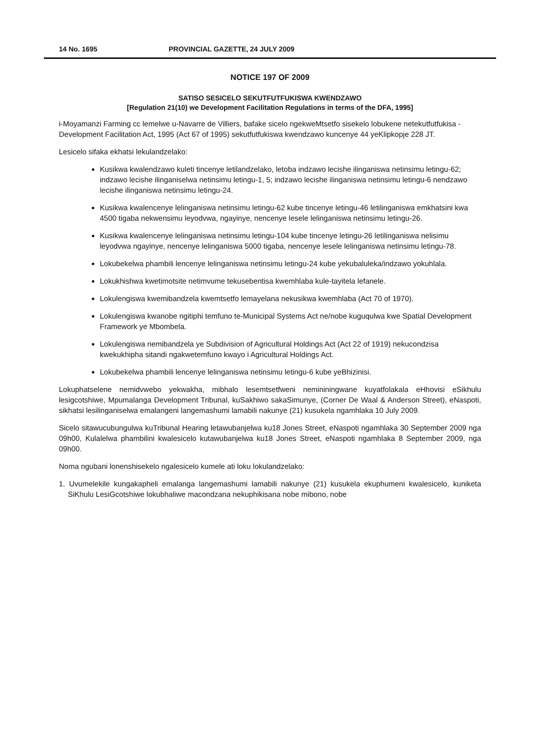14 No. 1695 PROVINCIAL GAZETTE, 24 JULY 2009
NOTICE 197 OF 2009
SATISO SESICELO SEKUTFUTFUKISWA KWENDZAWO
[Regulation 21(10) we Development Facilitation Regulations in terms of the DFA, 1995]
i-Moyamanzi Farming cc lemelwe u-Navarre de Villiers, bafake sicelo ngekweMtsetfo sisekelo lobukene netekutfutfukisa -Development Facilitation Act, 1995 (Act 67 of 1995) sekutfutfukiswa kwendzawo kuncenye 44 yeKlipkopje 228 JT.
Lesicelo sifaka ekhatsi lekulandzelako:
Kusikwa kwalendzawo kuleti tincenye letilandzelako, letoba indzawo lecishe ilinganiswa netinsimu letingu-62; indzawo lecishe ilinganiselwa netinsimu letingu-1, 5; indzawo lecishe ilinganiswa netinsimu letingu-6 nendzawo lecishe ilinganiswa netinsimu letingu-24.
Kusikwa kwalencenye lelinganiswa netinsimu letingu-62 kube tincenye letingu-46 letilinganiswa emkhatsini kwa 4500 tigaba nekwensimu leyodvwa, ngayinye, nencenye lesele lelinganiswa netinsimu letingu-26.
Kusikwa kwalencenye lelinganiswa netinsimu letingu-104 kube tincenye letingu-26 letilinganiswa nelisimu leyodvwa ngayinye, nencenye lelinganiswa 5000 tigaba, nencenye lesele lelinganiswa netinsimu letingu-78.
Lokubekelwa phambili lencenye lelinganiswa netinsimu letingu-24 kube yekubaluleka/indzawo yokuhlala.
Lokukhishwa kwetimotsite netimvume tekusebentisa kwemhlaba kule-tayitela lefanele.
Lokulengiswa kwemibandzela kwemtsetfo lemayelana nekusikwa kwemhlaba (Act 70 of 1970).
Lokulengiswa kwanobe ngitiphi temfuno te-Municipal Systems Act ne/nobe kuguqulwa kwe Spatial Development Framework ye Mbombela.
Lokulengiswa nemibandzela ye Subdivision of Agricultural Holdings Act (Act 22 of 1919) nekucondzisa kwekukhipha sitandi ngakwetemfuno kwayo i Agricultural Holdings Act.
Lokubekelwa phambili lencenye lelinganiswa netinsimu letingu-6 kube yeBhizinisi.
Lokuphatselene nemidvwebo yekwakha, mibhalo lesemtsetfweni nemininingwane kuyatfolakala eHhovisi eSikhulu lesigcotshiwe, Mpumalanga Development Tribunal, kuSakhiwo sakaSimunye, (Corner De Waal & Anderson Street), eNaspoti, sikhatsi lesilinganiselwa emalangeni langemashumi lamabili nakunye (21) kusukela ngamhlaka 10 July 2009.
Sicelo sitawucubungulwa kuTribunal Hearing letawubanjelwa ku18 Jones Street, eNaspoti ngamhlaka 30 September 2009 nga 09h00, Kulalelwa phambilini kwalesicelo kutawubanjelwa ku18 Jones Street, eNaspoti ngamhlaka 8 September 2009, nga 09h00.
Noma ngubani lonenshisekelo ngalesicelo kumele ati loku lokulandzelako:
1. Uvumelekile kungakapheli emalanga langemashumi lamabili nakunye (21) kusukela ekuphumeni kwalesicelo, kuniketa SiKhulu LesiGcotshiwe lokubhaliwe macondzana nekuphikisana nobe mibono, nobe